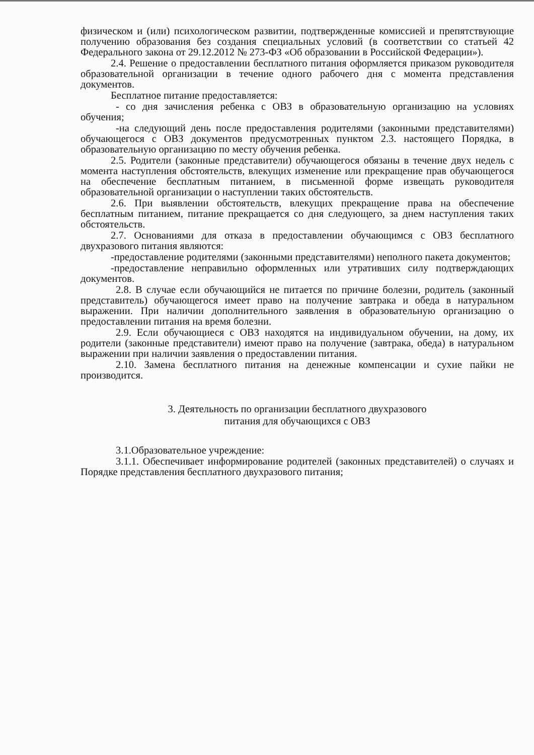физическом и (или) психологическом развитии, подтвержденные комиссией и препятствующие получению образования без создания специальных условий (в соответствии со статьей 42 Федерального закона от 29.12.2012 № 273-ФЗ «Об образовании в Российской Федерации»).
2.4. Решение о предоставлении бесплатного питания оформляется приказом руководителя образовательной организации в течение одного рабочего дня с момента представления документов.
Бесплатное питание предоставляется:
- со дня зачисления ребенка с ОВЗ в образовательную организацию на условиях обучения;
-на следующий день после предоставления родителями (законными представителями) обучающегося с ОВЗ документов предусмотренных пунктом 2.3. настоящего Порядка, в образовательную организацию по месту обучения ребенка.
2.5. Родители (законные представители) обучающегося обязаны в течение двух недель с момента наступления обстоятельств, влекущих изменение или прекращение прав обучающегося на обеспечение бесплатным питанием, в письменной форме извещать руководителя образовательной организации о наступлении таких обстоятельств.
2.6. При выявлении обстоятельств, влекущих прекращение права на обеспечение бесплатным питанием, питание прекращается со дня следующего, за днем наступления таких обстоятельств.
2.7. Основаниями для отказа в предоставлении обучающимся с ОВЗ бесплатного двухразового питания являются:
-предоставление родителями (законными представителями) неполного пакета документов;
-предоставление неправильно оформленных или утративших силу подтверждающих документов.
2.8. В случае если обучающийся не питается по причине болезни, родитель (законный представитель) обучающегося имеет право на получение завтрака и обеда в натуральном выражении. При наличии дополнительного заявления в образовательную организацию о предоставлении питания на время болезни.
2.9. Если обучающиеся с ОВЗ находятся на индивидуальном обучении, на дому, их родители (законные представители) имеют право на получение (завтрака, обеда) в натуральном выражении при наличии заявления о предоставлении питания.
2.10. Замена бесплатного питания на денежные компенсации и сухие пайки не производится.
3. Деятельность по организации бесплатного двухразового
питания для обучающихся с ОВЗ
3.1.Образовательное учреждение:
3.1.1. Обеспечивает информирование родителей (законных представителей) о случаях и Порядке представления бесплатного двухразового питания;